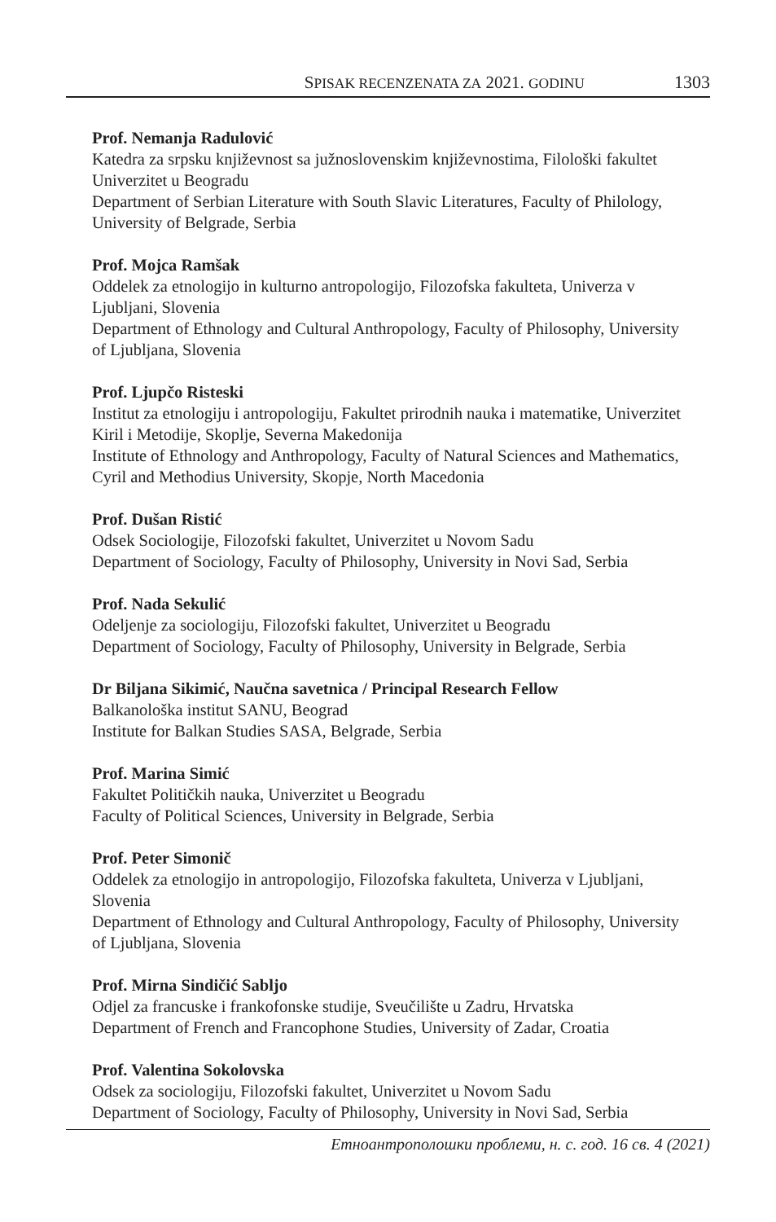SPISAK RECENZENATA ZA 2021. GODINU 1303
Prof. Nemanja Radulović
Katedra za srpsku književnost sa južnoslovenskim književnostima, Filološki fakultet Univerzitet u Beogradu
Department of Serbian Literature with South Slavic Literatures, Faculty of Philology, University of Belgrade, Serbia
Prof. Mojca Ramšak
Oddelek za etnologijo in kulturno antropologijo, Filozofska fakulteta, Univerza v Ljubljani, Slovenia
Department of Ethnology and Cultural Anthropology, Faculty of Philosophy, University of Ljubljana, Slovenia
Prof. Ljupčo Risteski
Institut za etnologiju i antropologiju, Fakultet prirodnih nauka i matematike, Univerzitet Kiril i Metodije, Skoplje, Severna Makedonija
Institute of Ethnology and Anthropology, Faculty of Natural Sciences and Mathematics, Cyril and Methodius University, Skopje, North Macedonia
Prof. Dušan Ristić
Odsek Sociologije, Filozofski fakultet, Univerzitet u Novom Sadu
Department of Sociology, Faculty of Philosophy, University in Novi Sad, Serbia
Prof. Nada Sekulić
Odeljenje za sociologiju, Filozofski fakultet, Univerzitet u Beogradu
Department of Sociology, Faculty of Philosophy, University in Belgrade, Serbia
Dr Biljana Sikimić, Naučna savetnica / Principal Research Fellow
Balkanološka institut SANU, Beograd
Institute for Balkan Studies SASA, Belgrade, Serbia
Prof. Marina Simić
Fakultet Političkih nauka, Univerzitet u Beogradu
Faculty of Political Sciences, University in Belgrade, Serbia
Prof. Peter Simonič
Oddelek za etnologijo in antropologijo, Filozofska fakulteta, Univerza v Ljubljani, Slovenia
Department of Ethnology and Cultural Anthropology, Faculty of Philosophy, University of Ljubljana, Slovenia
Prof. Mirna Sindičić Sabljo
Odjel za francuske i frankofonske studije, Sveučilište u Zadru, Hrvatska
Department of French and Francophone Studies, University of Zadar, Croatia
Prof. Valentina Sokolovska
Odsek za sociologiju, Filozofski fakultet, Univerzitet u Novom Sadu
Department of Sociology, Faculty of Philosophy, University in Novi Sad, Serbia
Етноантрополошки проблеми, н. с. год. 16 св. 4 (2021)